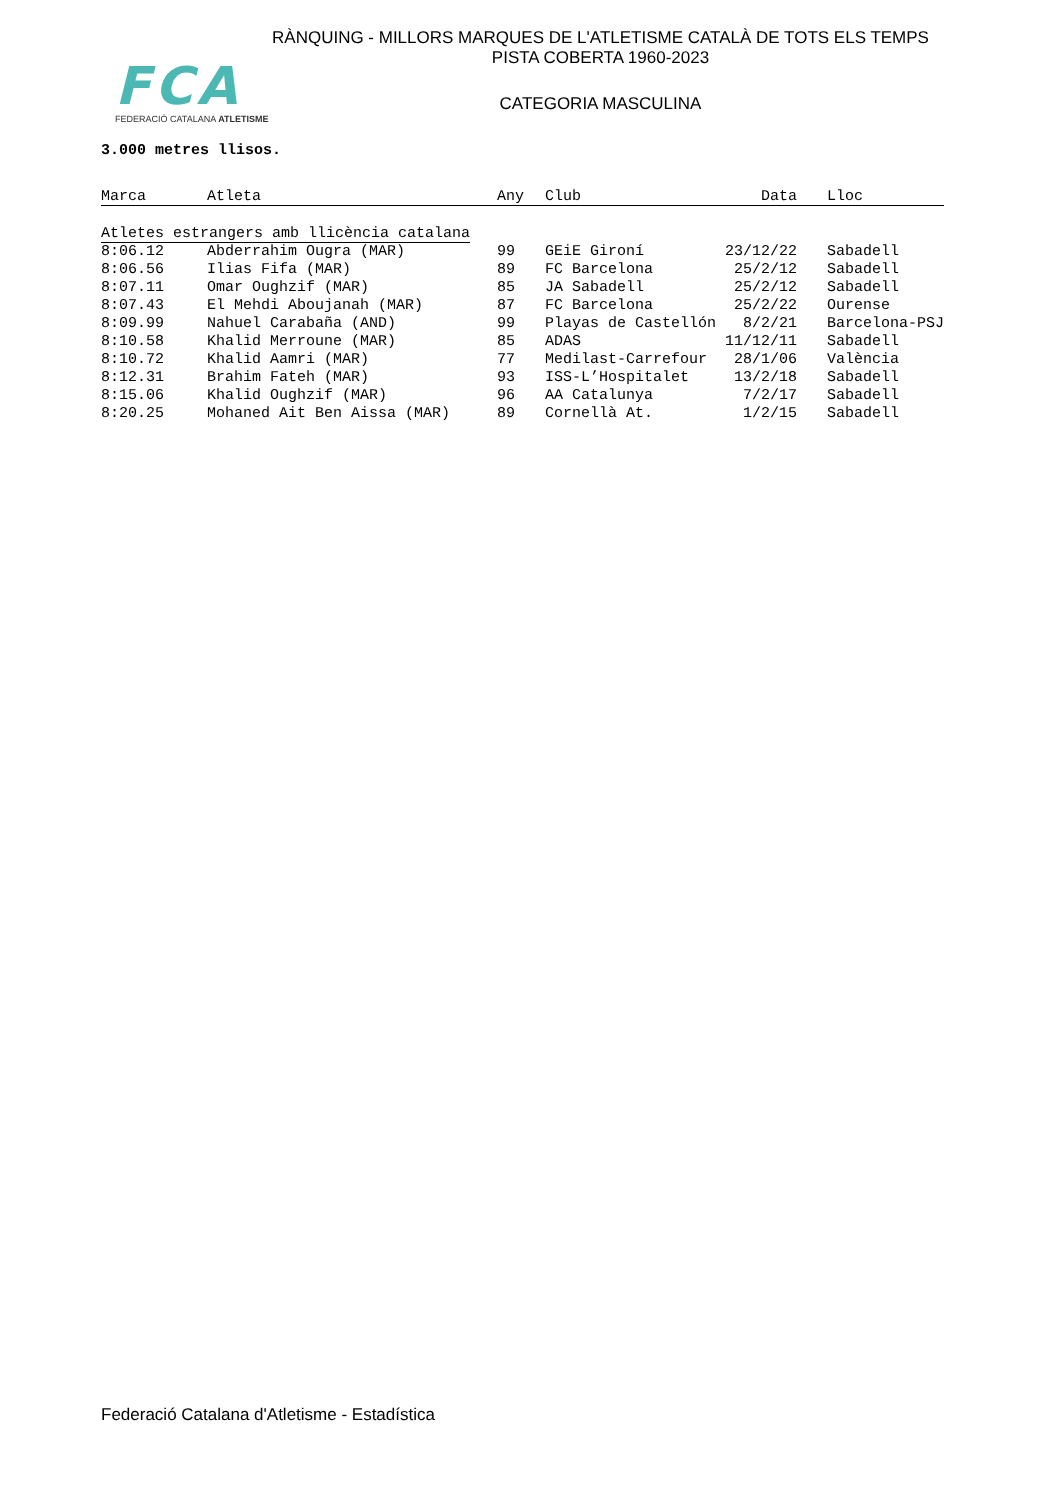FCA
FEDERACIÓ CATALANA ATLETISME
RÀNQUING - MILLORS MARQUES DE L'ATLETISME CATALÀ DE TOTS ELS TEMPS
PISTA COBERTA 1960-2023
CATEGORIA MASCULINA
3.000 metres llisos.
| Marca | Atleta | Any | Club | Data | Lloc |
| --- | --- | --- | --- | --- | --- |
| Atletes estrangers amb llicència catalana | | | | | |
| 8:06.12 | Abderrahim Ougra (MAR) | 99 | GEiE Gironí | 23/12/22 | Sabadell |
| 8:06.56 | Ilias Fifa (MAR) | 89 | FC Barcelona | 25/2/12 | Sabadell |
| 8:07.11 | Omar Oughzif (MAR) | 85 | JA Sabadell | 25/2/12 | Sabadell |
| 8:07.43 | El Mehdi Aboujanah (MAR) | 87 | FC Barcelona | 25/2/22 | Ourense |
| 8:09.99 | Nahuel Carabaña (AND) | 99 | Playas de Castellón | 8/2/21 | Barcelona-PSJ |
| 8:10.58 | Khalid Merroune (MAR) | 85 | ADAS | 11/12/11 | Sabadell |
| 8:10.72 | Khalid Aamri (MAR) | 77 | Medilast-Carrefour | 28/1/06 | València |
| 8:12.31 | Brahim Fateh (MAR) | 93 | ISS-L’Hospitalet | 13/2/18 | Sabadell |
| 8:15.06 | Khalid Oughzif (MAR) | 96 | AA Catalunya | 7/2/17 | Sabadell |
| 8:20.25 | Mohaned Ait Ben Aissa (MAR) | 89 | Cornellà At. | 1/2/15 | Sabadell |
Federació Catalana d'Atletisme - Estadística